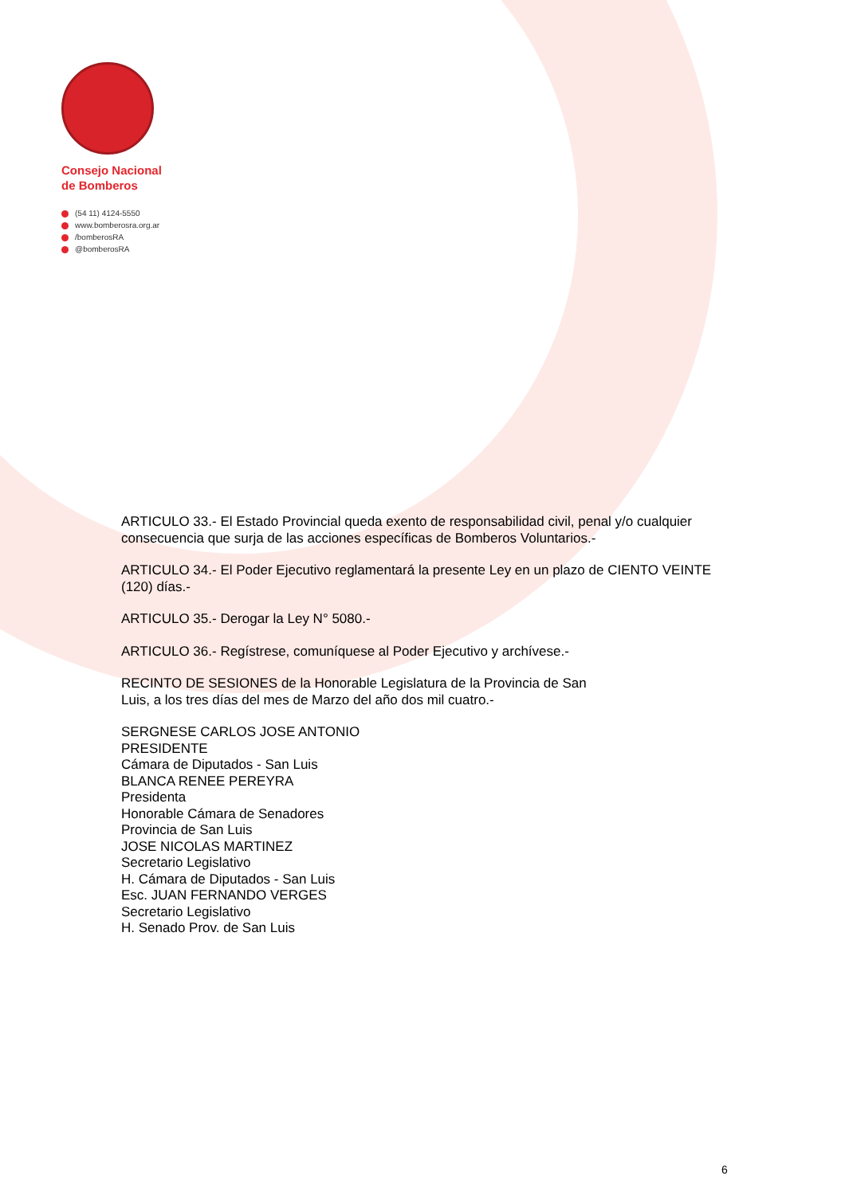Consejo Nacional
de Bomberos
(54 11) 4124-5550
www.bomberosra.org.ar
/bomberosRA
@bomberosRA
ARTICULO 33.- El Estado Provincial queda exento de responsabilidad civil, penal y/o cualquier consecuencia que surja de las acciones específicas de Bomberos Voluntarios.-
ARTICULO 34.- El Poder Ejecutivo reglamentará la presente Ley en un plazo de CIENTO VEINTE (120) días.-
ARTICULO 35.- Derogar la Ley N° 5080.-
ARTICULO 36.- Regístrese, comuníquese al Poder Ejecutivo y archívese.-
RECINTO DE SESIONES de la Honorable Legislatura de la Provincia de San
Luis, a los tres días del mes de Marzo del año dos mil cuatro.-
SERGNESE CARLOS JOSE ANTONIO
PRESIDENTE
Cámara de Diputados - San Luis
BLANCA RENEE PEREYRA
Presidenta
Honorable Cámara de Senadores
Provincia de San Luis
JOSE NICOLAS MARTINEZ
Secretario Legislativo
H. Cámara de Diputados - San Luis
Esc. JUAN FERNANDO VERGES
Secretario Legislativo
H. Senado Prov. de San Luis
6